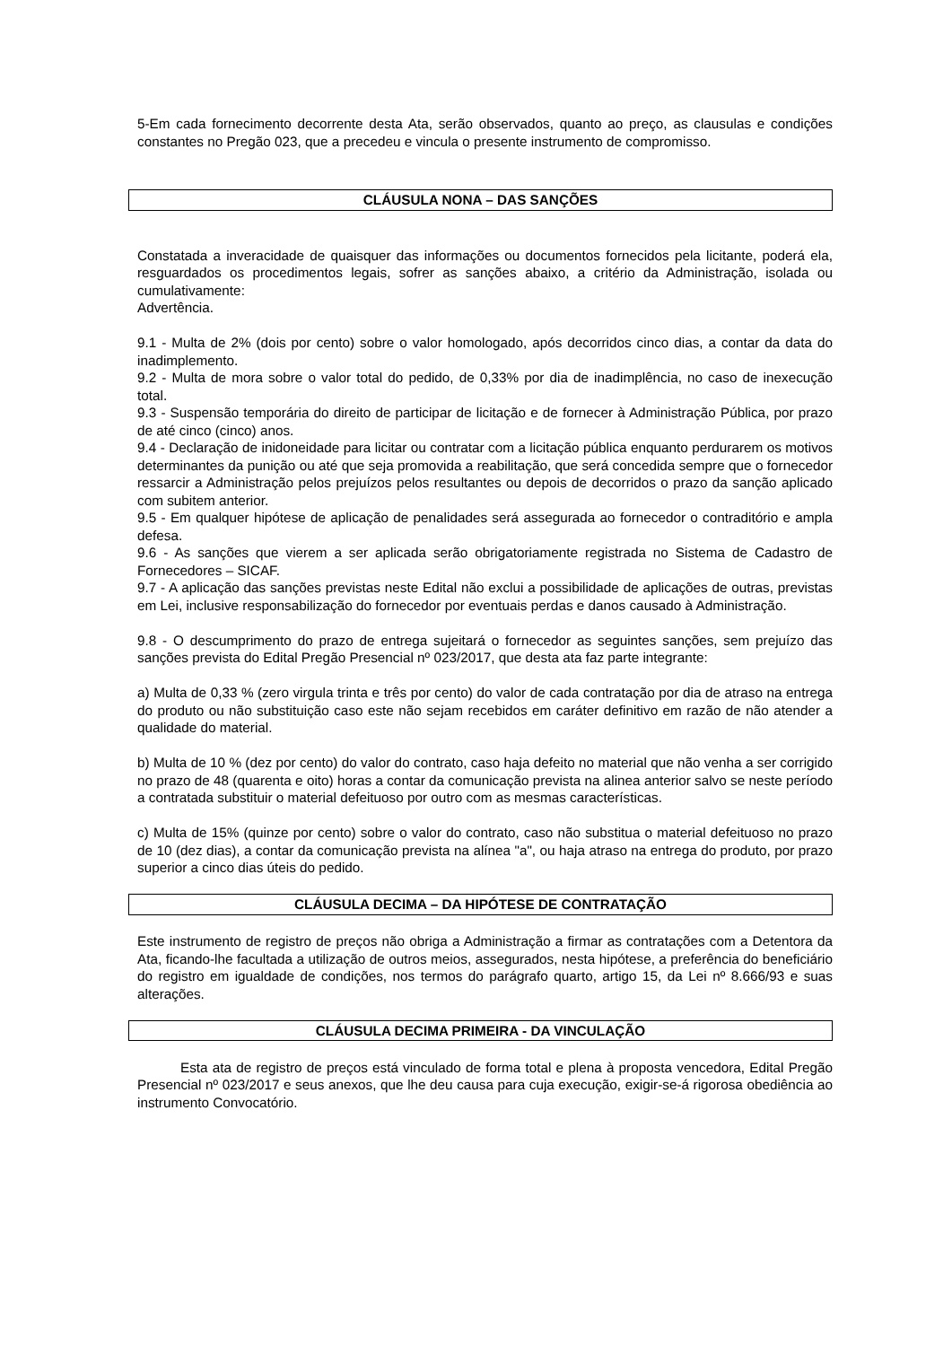5-Em cada fornecimento decorrente desta Ata, serão observados, quanto ao preço, as clausulas e condições constantes no Pregão 023, que a precedeu e vincula o presente instrumento de compromisso.
CLÁUSULA NONA – DAS SANÇÕES
Constatada a inveracidade de quaisquer das informações ou documentos fornecidos pela licitante, poderá ela, resguardados os procedimentos legais, sofrer as sanções abaixo, a critério da Administração, isolada ou cumulativamente:
Advertência.
9.1 - Multa de 2% (dois por cento) sobre o valor homologado, após decorridos cinco dias, a contar da data do inadimplemento.
9.2 - Multa de mora sobre o valor total do pedido, de 0,33% por dia de inadimplência, no caso de inexecução total.
9.3 - Suspensão temporária do direito de participar de licitação e de fornecer à Administração Pública, por prazo de até cinco (cinco) anos.
9.4 - Declaração de inidoneidade para licitar ou contratar com a licitação pública enquanto perdurarem os motivos determinantes da punição ou até que seja promovida a reabilitação, que será concedida sempre que o fornecedor ressarcir a Administração pelos prejuízos pelos resultantes ou depois de decorridos o prazo da sanção aplicado com subitem anterior.
9.5 - Em qualquer hipótese de aplicação de penalidades será assegurada ao fornecedor o contraditório e ampla defesa.
9.6 - As sanções que vierem a ser aplicada serão obrigatoriamente registrada no Sistema de Cadastro de Fornecedores – SICAF.
9.7 - A aplicação das sanções previstas neste Edital não exclui a possibilidade de aplicações de outras, previstas em Lei, inclusive responsabilização do fornecedor por eventuais perdas e danos causado à Administração.
9.8 - O descumprimento do prazo de entrega sujeitará o fornecedor as seguintes sanções, sem prejuízo das sanções prevista do Edital Pregão Presencial nº 023/2017, que desta ata faz parte integrante:
a) Multa de 0,33 % (zero virgula trinta e três por cento) do valor de cada contratação por dia de atraso na entrega do produto ou não substituição caso este não sejam recebidos em caráter definitivo em razão de não atender a qualidade do material.
b) Multa de 10 % (dez por cento) do valor do contrato, caso haja defeito no material que não venha a ser corrigido no prazo de 48 (quarenta e oito) horas a contar da comunicação prevista na alinea anterior salvo se neste período a contratada substituir o material defeituoso por outro com as mesmas características.
c) Multa de 15% (quinze por cento) sobre o valor do contrato, caso não substitua o material defeituoso no prazo de 10 (dez dias), a contar da comunicação prevista na alínea "a", ou haja atraso na entrega do produto, por prazo superior a cinco dias úteis do pedido.
CLÁUSULA DECIMA – DA HIPÓTESE DE CONTRATAÇÃO
Este instrumento de registro de preços não obriga a Administração a firmar as contratações com a Detentora da Ata, ficando-lhe facultada a utilização de outros meios, assegurados, nesta hipótese, a preferência do beneficiário do registro em igualdade de condições, nos termos do parágrafo quarto, artigo 15, da Lei nº 8.666/93 e suas alterações.
CLÁUSULA DECIMA PRIMEIRA - DA VINCULAÇÃO
Esta ata de registro de preços está vinculado de forma total e plena à proposta vencedora, Edital Pregão Presencial nº 023/2017 e seus anexos, que lhe deu causa para cuja execução, exigir-se-á rigorosa obediência ao instrumento Convocatório.